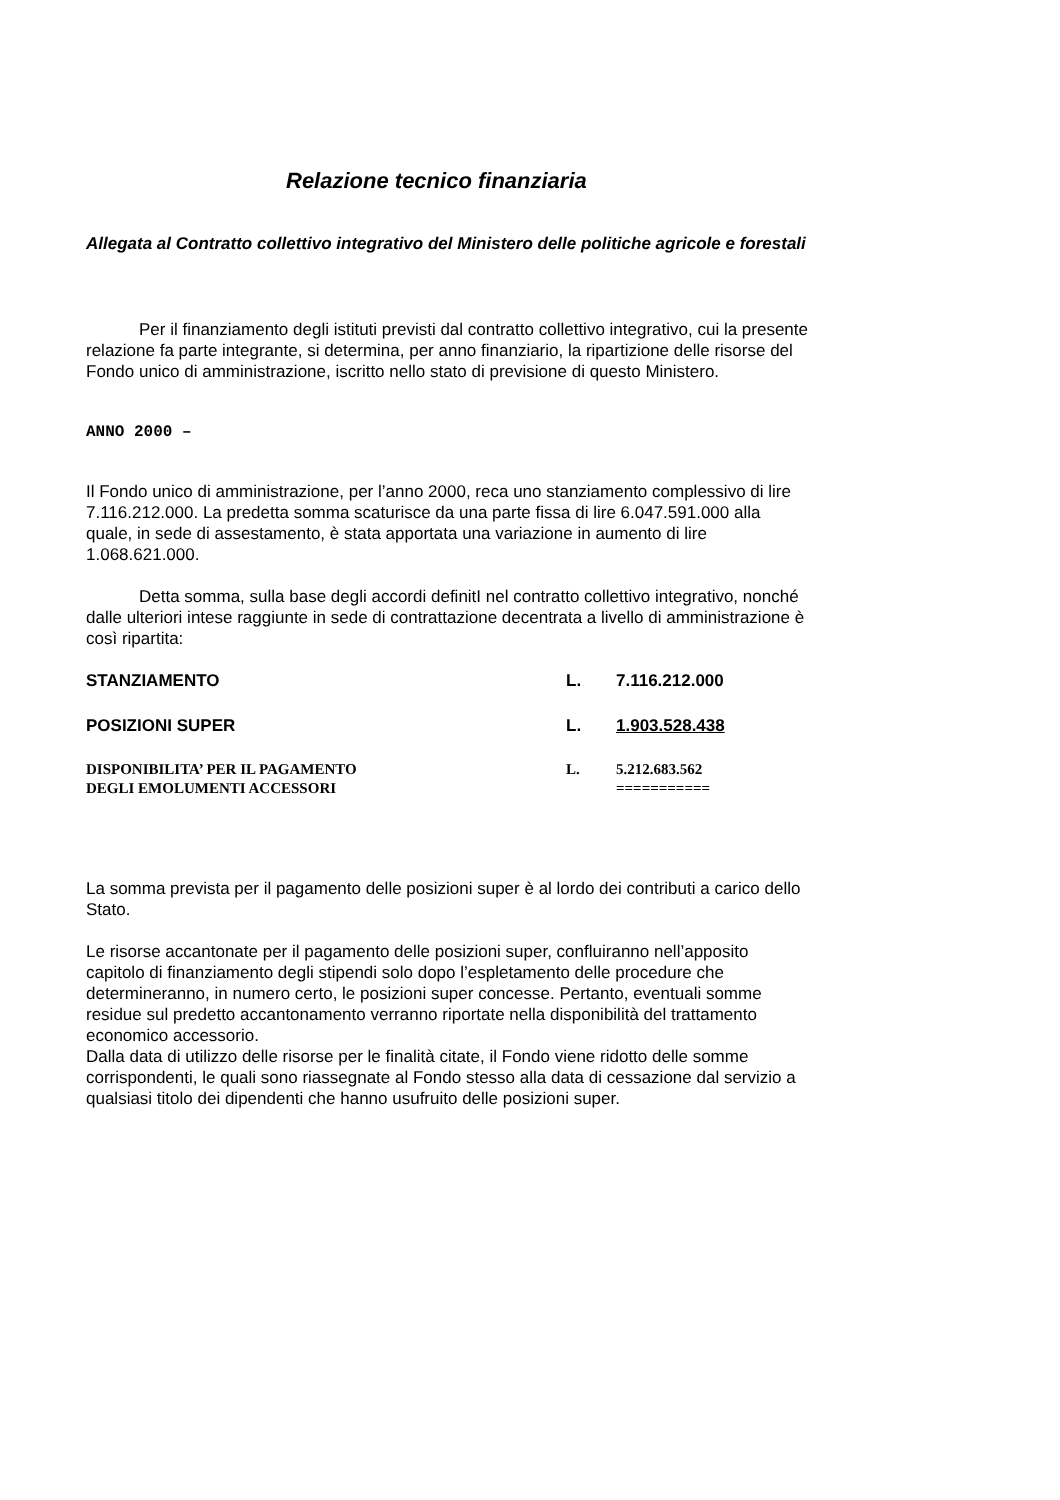Relazione tecnico finanziaria
Allegata al Contratto collettivo integrativo del Ministero delle politiche agricole e forestali
Per il finanziamento degli istituti previsti dal contratto collettivo integrativo, cui la presente relazione fa parte integrante, si determina, per anno finanziario, la ripartizione delle risorse del Fondo unico di amministrazione, iscritto nello stato di previsione di questo Ministero.
ANNO 2000 –
Il Fondo unico di amministrazione, per l’anno 2000, reca uno stanziamento complessivo di lire 7.116.212.000. La predetta somma scaturisce da una parte fissa di lire 6.047.591.000 alla quale, in sede di assestamento, è stata apportata una variazione in aumento di lire 1.068.621.000.
Detta somma, sulla base degli accordi definitI nel contratto collettivo integrativo, nonché dalle ulteriori intese raggiunte in sede di contrattazione decentrata a livello di amministrazione è così ripartita:
| STANZIAMENTO | L. | 7.116.212.000 |
| POSIZIONI SUPER | L. | 1.903.528.438 |
| DISPONIBILITA’ PER IL PAGAMENTO DEGLI EMOLUMENTI ACCESSORI | L. | 5.212.683.562 =========== |
La somma prevista per il pagamento delle posizioni super è al lordo dei contributi a carico dello Stato.
Le risorse accantonate per il pagamento delle posizioni super, confluiranno nell’apposito capitolo di finanziamento degli stipendi solo dopo l’espletamento delle procedure che determineranno, in numero certo, le posizioni super concesse. Pertanto, eventuali somme residue sul predetto accantonamento verranno riportate nella disponibilità del trattamento economico accessorio.
Dalla data di utilizzo delle risorse per le finalità citate, il Fondo viene ridotto delle somme corrispondenti, le quali sono riassegnate al Fondo stesso alla data di cessazione dal servizio a qualsiasi titolo dei dipendenti che hanno usufruito delle posizioni super.